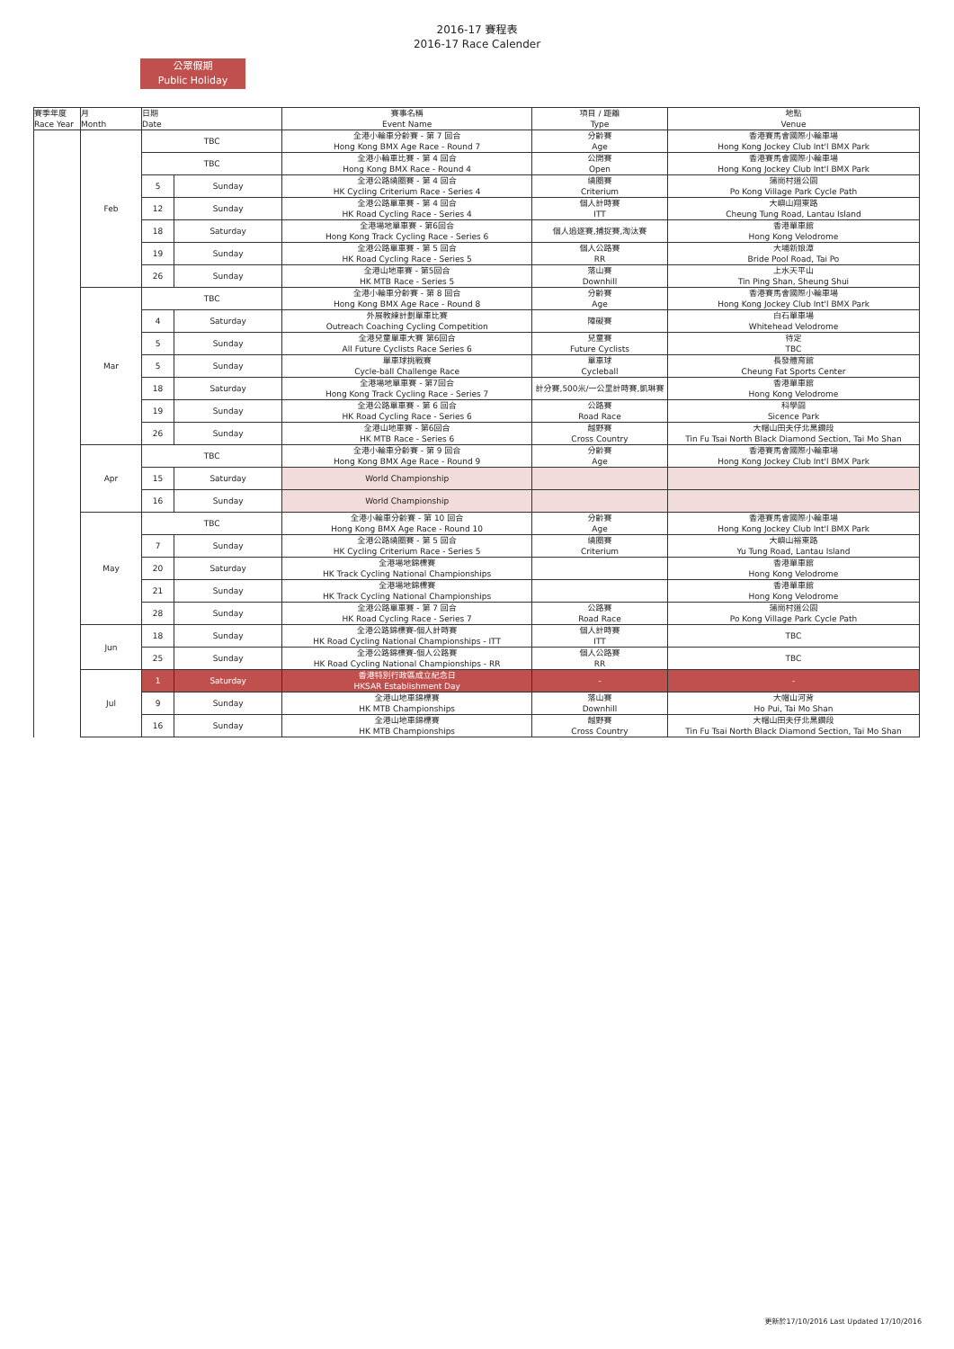2016-17 賽程表
2016-17 Race Calender
公眾假期
Public Holiday
| 賽季年度 Race Year | 月 Month | 日期 Date | | 賽事名稱 Event Name | 項目 / 距離 Type | 地點 Venue |
| --- | --- | --- | --- | --- | --- | --- |
| | Feb | TBC | | 全港小輪車分齡賽 - 第 7 回合 Hong Kong BMX Age Race - Round 7 | 分齡賽 Age | 香港賽馬會國際小輪車場 Hong Kong Jockey Club Int'l BMX Park |
| | | TBC | | 全港小輪車比賽 - 第 4 回合 Hong Kong BMX Race - Round 4 | 公開賽 Open | 香港賽馬會國際小輪車場 Hong Kong Jockey Club Int'l BMX Park |
| | | 5 | Sunday | 全港公路繞圈賽 - 第 4 回合 HK Cycling Criterium Race - Series 4 | 繞圈賽 Criterium | 蒲崗村道公園 Po Kong Village Park Cycle Path |
| | | 12 | Sunday | 全港公路單車賽 - 第 4 回合 HK Road Cycling Race - Series 4 | 個人計時賽 ITT | 大嶼山翔東路 Cheung Tung Road, Lantau Island |
| | | 18 | Saturday | 全港場地單車賽 - 第6回合 Hong Kong Track Cycling Race - Series 6 | 個人追逐賽,捕捉賽,淘汰賽 | 香港單車館 Hong Kong Velodrome |
| | | 19 | Sunday | 全港公路單車賽 - 第 5 回合 HK Road Cycling Race - Series 5 | 個人公路賽 RR | 大埔新娘潭 Bride Pool Road, Tai Po |
| | | 26 | Sunday | 全港山地車賽 - 第5回合 HK MTB Race - Series 5 | 落山賽 Downhill | 上水天平山 Tin Ping Shan, Sheung Shui |
| | Mar | TBC | | 全港小輪車分齡賽 - 第 8 回合 Hong Kong BMX Age Race - Round 8 | 分齡賽 Age | 香港賽馬會國際小輪車場 Hong Kong Jockey Club Int'l BMX Park |
| | | 4 | Saturday | 外展教練計劃單車比賽 Outreach Coaching Cycling Competition | 障礙賽 | 白石單車場 Whitehead Velodrome |
| | | 5 | Sunday | 全港兒童單車大賽 第6回合 All Future Cyclists Race Series 6 | 兒童賽 Future Cyclists | 待定 TBC |
| | | 5 | Sunday | 單車球挑戰賽 Cycle-ball Challenge Race | 單車球 Cycleball | 長發體育館 Cheung Fat Sports Center |
| | | 18 | Saturday | 全港場地單車賽 - 第7回合 Hong Kong Track Cycling Race - Series 7 | 計分賽,500米/一公里計時賽,凱琳賽 | 香港單車館 Hong Kong Velodrome |
| | | 19 | Sunday | 全港公路單車賽 - 第 6 回合 HK Road Cycling Race - Series 6 | 公路賽 Road Race | 科學園 Sicence Park |
| | | 26 | Sunday | 全港山地車賽 - 第6回合 HK MTB Race - Series 6 | 越野賽 Cross Country | 大帽山田夫仔北黑鑽段 Tin Fu Tsai North Black Diamond Section, Tai Mo Shan |
| | Apr | TBC | | 全港小輪車分齡賽 - 第 9 回合 Hong Kong BMX Age Race - Round 9 | 分齡賽 Age | 香港賽馬會國際小輪車場 Hong Kong Jockey Club Int'l BMX Park |
| | | 15 | Saturday | World Championship | | |
| | | 16 | Sunday | World Championship | | |
| | May | TBC | | 全港小輪車分齡賽 - 第 10 回合 Hong Kong BMX Age Race - Round 10 | 分齡賽 Age | 香港賽馬會國際小輪車場 Hong Kong Jockey Club Int'l BMX Park |
| | | 7 | Sunday | 全港公路繞圈賽 - 第 5 回合 HK Cycling Criterium Race - Series 5 | 繞圈賽 Criterium | 大嶼山裕東路 Yu Tung Road, Lantau Island |
| | | 20 | Saturday | 全港場地錦標賽 HK Track Cycling National Championships | | 香港單車館 Hong Kong Velodrome |
| | | 21 | Sunday | 全港場地錦標賽 HK Track Cycling National Championships | | 香港單車館 Hong Kong Velodrome |
| | | 28 | Sunday | 全港公路單車賽 - 第 7 回合 HK Road Cycling Race - Series 7 | 公路賽 Road Race | 蒲崗村道公園 Po Kong Village Park Cycle Path |
| | Jun | 18 | Sunday | 全港公路錦標賽-個人計時賽 HK Road Cycling National Championships - ITT | 個人計時賽 ITT | TBC |
| | | 25 | Sunday | 全港公路錦標賽-個人公路賽 HK Road Cycling National Championships - RR | 個人公路賽 RR | TBC |
| | Jul | 1 | Saturday | 香港特別行政區成立紀念日 HKSAR Establishment Day | - | - |
| | | 9 | Sunday | 全港山地車錦標賽 HK MTB Championships | 落山賽 Downhill | 大帽山河背 Ho Pui, Tai Mo Shan |
| | | 16 | Sunday | 全港山地車錦標賽 HK MTB Championships | 越野賽 Cross Country | 大帽山田夫仔北黑鑽段 Tin Fu Tsai North Black Diamond Section, Tai Mo Shan |
更新於17/10/2016 Last Updated 17/10/2016